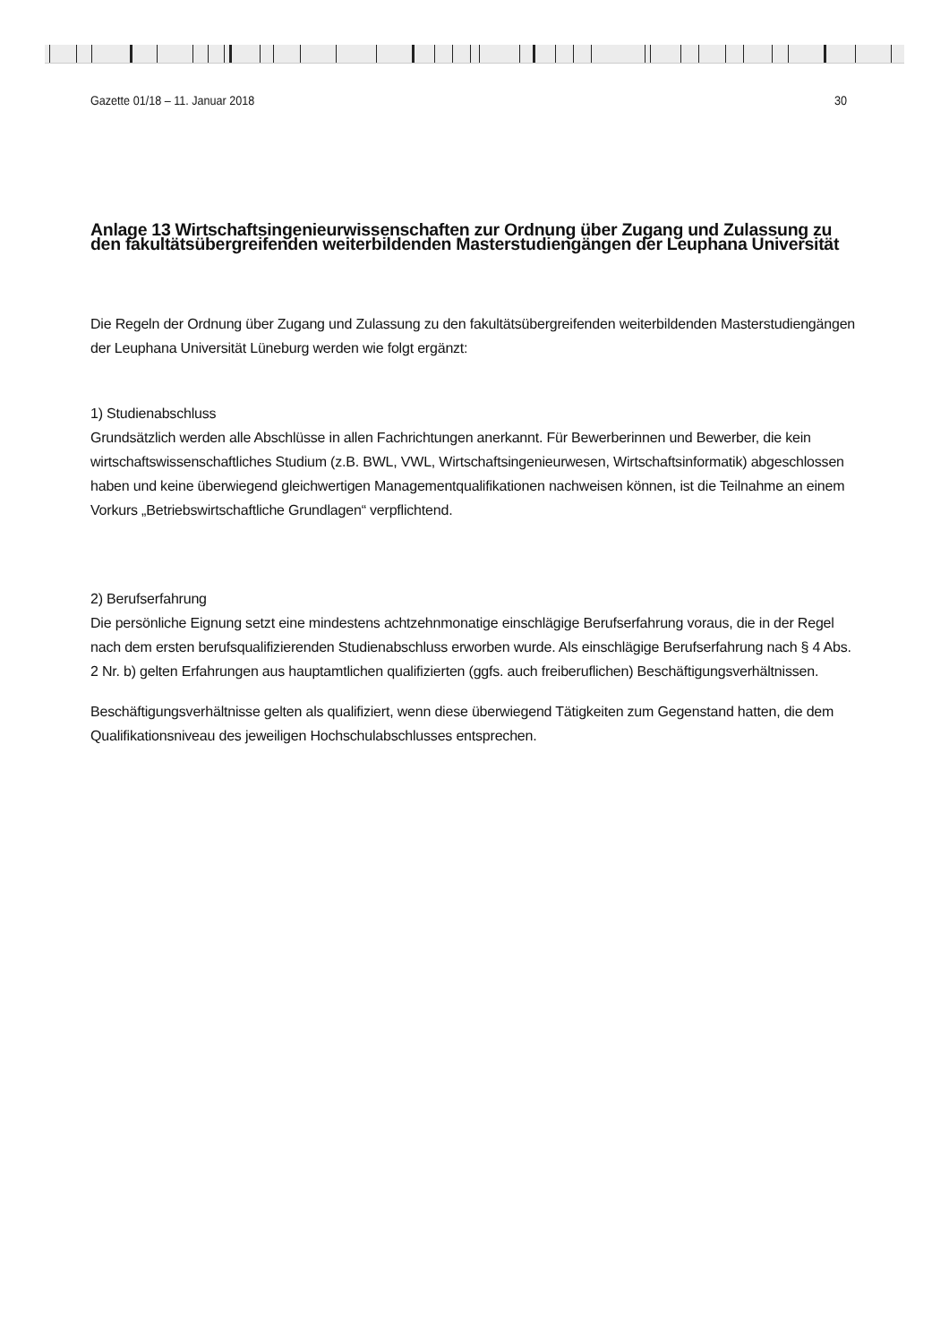Gazette 01/18 – 11. Januar 2018 30
Anlage 13 Wirtschaftsingenieurwissenschaften zur Ordnung über Zugang und Zulassung zu den fakultätsübergreifenden weiterbildenden Masterstudiengängen der Leuphana Universität
Die Regeln der Ordnung über Zugang und Zulassung zu den fakultätsübergreifenden weiterbildenden Masterstudi­engängen der Leuphana Universität Lüneburg werden wie folgt ergänzt:
1) Studienabschluss
Grundsätzlich werden alle Abschlüsse in allen Fachrichtungen anerkannt. Für Bewerberinnen und Bewerber, die kein wirtschaftswissenschaftliches Studium (z.B. BWL, VWL, Wirtschaftsingenieurwesen, Wirtschaftsinformatik) abgeschlossen haben und keine überwiegend gleichwertigen Managementqualifikationen nachweisen können, ist die Teilnahme an einem Vorkurs „Betriebswirtschaftliche Grundlagen“ verpflichtend.
2) Berufserfahrung
Die persönliche Eignung setzt eine mindestens achtzehnmonatige einschlägige Berufserfahrung voraus, die in der Regel nach dem ersten berufsqualifizierenden Studienabschluss erworben wurde. Als einschlägige Berufserfah­rung nach § 4 Abs. 2 Nr. b) gelten Erfahrungen aus hauptamtlichen qualifizierten (ggfs. auch freiberuflichen) Beschäftigungsverhältnissen.
Beschäftigungsverhältnisse gelten als qualifiziert, wenn diese überwiegend Tätigkeiten zum Gegenstand hatten, die dem Qualifikationsniveau des jeweiligen Hochschulabschlusses entsprechen.